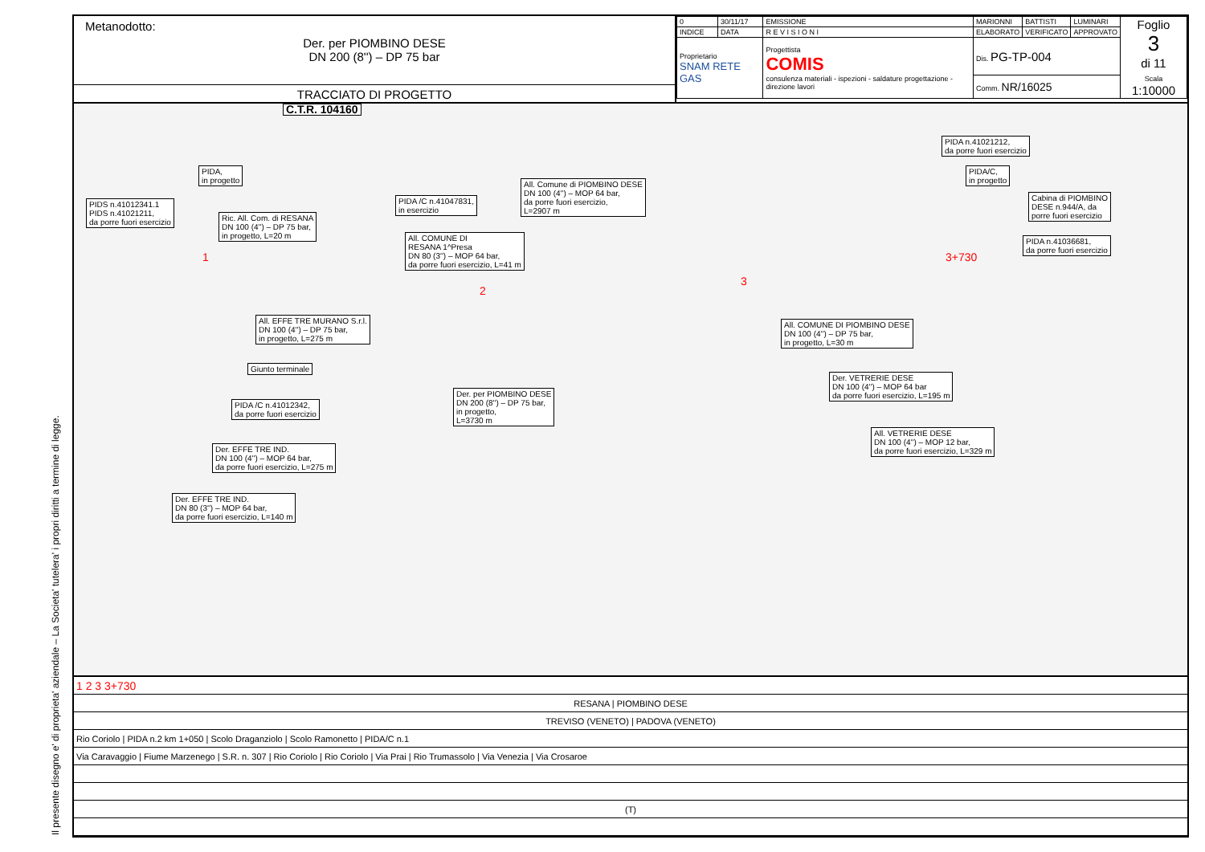Il presente disegno e' di proprieta' aziendale – La Societa' tutelera' i propri diritti a termine di legge.
Metanodotto:
Der. per PIOMBINO DESE
DN 200 (8'') – DP 75 bar
TRACCIATO DI PROGETTO
| 0 | 30/11/17 | EMISSIONE | MARIONNI | BATTISTI | LUMINARI | Foglio 3 di 11 Scala 1:10000 |
| INDICE | DATA | R E V I S I O N I | ELABORATO | VERIFICATO | APPROVATO | |
| Proprietario SNAM RETE GAS | | Progettista COMIS consulenza materiali - ispezioni - saldature progettazione - direzione lavori | Dis. PG-TP-004 | | | |
| | | | Comm. NR/16025 | | | |
C.T.R. 104160
PIDS n.41012341.1
PIDS n.41021211,
da porre fuori esercizio
PIDA,
in progetto
Ric. All. Com. di RESANA
DN 100 (4'') – DP 75 bar,
in progetto, L=20 m
PIDA /C n.41047831,
in esercizio
All. COMUNE DI
RESANA 1^Presa
DN 80 (3'') – MOP 64 bar,
da porre fuori esercizio, L=41 m
All. Comune di PIOMBINO DESE
DN 100 (4'') – MOP 64 bar,
da porre fuori esercizio,
L=2907 m
All. EFFE TRE MURANO S.r.l.
DN 100 (4'') – DP 75 bar,
in progetto, L=275 m
Giunto terminale
PIDA /C n.41012342,
da porre fuori esercizio
Der. per PIOMBINO DESE
DN 200 (8'') – DP 75 bar,
in progetto,
L=3730 m
Der. EFFE TRE IND.
DN 100 (4'') – MOP 64 bar,
da porre fuori esercizio, L=275 m
Der. EFFE TRE IND.
DN 80 (3'') – MOP 64 bar,
da porre fuori esercizio, L=140 m
PIDA n.41021212,
da porre fuori esercizio
PIDA/C,
in progetto
Cabina di PIOMBINO
DESE n.944/A, da
porre fuori esercizio
PIDA n.41036681,
da porre fuori esercizio
All. COMUNE DI PIOMBINO DESE
DN 100 (4'') – DP 75 bar,
in progetto, L=30 m
Der. VETRERIE DESE
DN 100 (4'') – MOP 64 bar
da porre fuori esercizio, L=195 m
All. VETRERIE DESE
DN 100 (4'') – MOP 12 bar,
da porre fuori esercizio, L=329 m
1
2
3
3+730
| 1 2 3 3+730 |
| RESANA / PIOMBINO DESE |
| TREVISO (VENETO) / PADOVA (VENETO) |
| Rio Coriolo / PIDA n.2 km 1+050 / Scolo Draganziolo / Scolo Ramonetto / PIDA/C n.1 |
| Via Caravaggio / Fiume Marzenego / S.R. n. 307 / Rio Coriolo / Rio Coriolo / Via Prai / Rio Trumassolo / Via Venezia / Via Crosaroe |
| (T) |